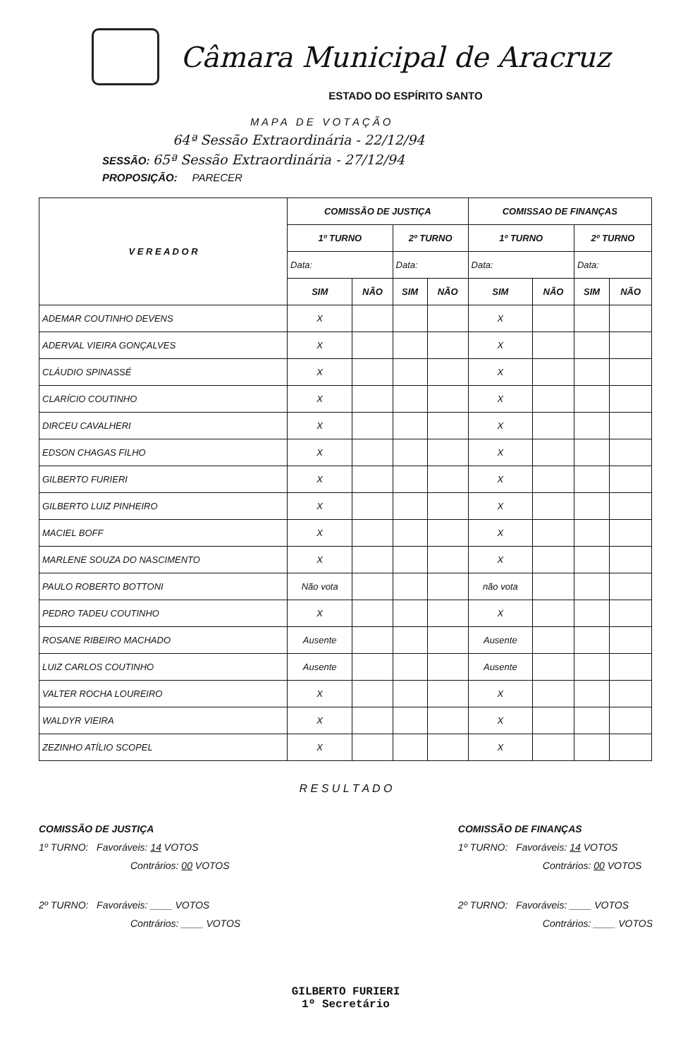Câmara Municipal de Aracruz
ESTADO DO ESPÍRITO SANTO
M A P A D E V O T A Ç Ã O
64ª Sessão Extraordinária - 22/12/94
SESSÃO: 65ª Sessão Extraordinária - 27/12/94
PROPOSIÇÃO: PARECER
| V E R E A D O R | COMISSÃO DE JUSTIÇA | | | | COMISSAO DE FINANÇAS | | | |
| --- | --- | --- | --- | --- | --- | --- | --- | --- |
| | 1º TURNO | | 2º TURNO | | 1º TURNO | | 2º TURNO | |
| | Data: | | Data: | | Data: | | Data: | |
| | SIM | NÃO | SIM | NÃO | SIM | NÃO | SIM | NÃO |
| ADEMAR COUTINHO DEVENS | X | | | | X | | | |
| ADERVAL VIEIRA GONÇALVES | X | | | | X | | | |
| CLÁUDIO SPINASSÉ | X | | | | X | | | |
| CLARÍCIO COUTINHO | X | | | | X | | | |
| DIRCEU CAVALHERI | X | | | | X | | | |
| EDSON CHAGAS FILHO | X | | | | X | | | |
| GILBERTO FURIERI | X | | | | X | | | |
| GILBERTO LUIZ PINHEIRO | X | | | | X | | | |
| MACIEL BOFF | X | | | | X | | | |
| MARLENE SOUZA DO NASCIMENTO | X | | | | X | | | |
| PAULO ROBERTO BOTTONI | Não vota | | | | não vota | | | |
| PEDRO TADEU COUTINHO | X | | | | X | | | |
| ROSANE RIBEIRO MACHADO | Ausente | | | | Ausente | | | |
| LUIZ CARLOS COUTINHO | Ausente | | | | Ausente | | | |
| VALTER ROCHA LOUREIRO | X | | | | X | | | |
| WALDYR VIEIRA | X | | | | X | | | |
| ZEZINHO ATÍLIO SCOPEL | X | | | | X | | | |
R E S U L T A D O
COMISSÃO DE JUSTIÇA
1º TURNO: Favoráveis: 14 VOTOS
Contrários: 00 VOTOS
2º TURNO: Favoráveis: ____ VOTOS
Contrários: ____ VOTOS
COMISSÃO DE FINANÇAS
1º TURNO: Favoráveis: 14 VOTOS
Contrários: 00 VOTOS
2º TURNO: Favoráveis: ____ VOTOS
Contrários: ____ VOTOS
GILBERTO FURIERI
1º Secretário